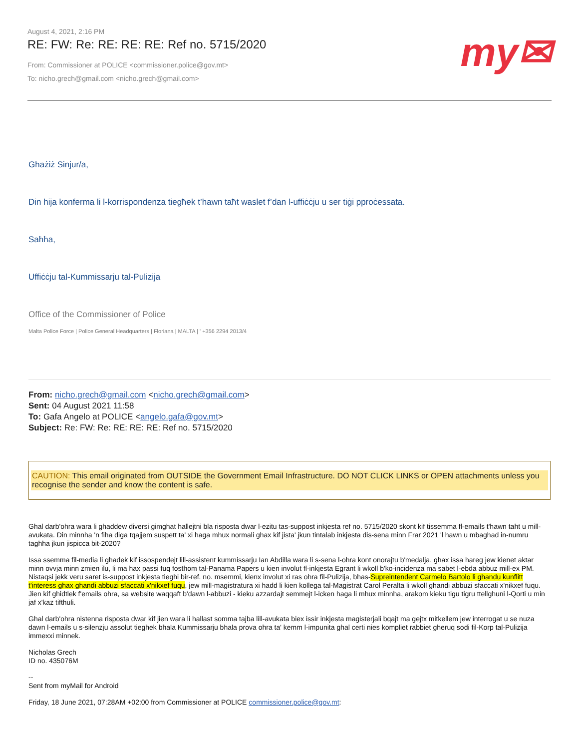August 4, 2021, 2:16 PM
RE: FW: Re: RE: RE: RE: Ref no. 5715/2020
From: Commissioner at POLICE <commissioner.police@gov.mt>
To: nicho.grech@gmail.com <nicho.grech@gmail.com>
my✉
Għażiż Sinjur/a,
Din hija konferma li l-korrispondenza tiegħek t’hawn taħt waslet f’dan l-uffiċċju u ser tiġi pproċessata.
Saħħa,
Uffiċċju tal-Kummissarju tal-Pulizija
Office of the Commissioner of Police
Malta Police Force | Police General Headquarters | Floriana | MALTA | ' +356 2294 2013/4
From: nicho.grech@gmail.com <nicho.grech@gmail.com>
Sent: 04 August 2021 11:58
To: Gafa Angelo at POLICE <angelo.gafa@gov.mt>
Subject: Re: FW: Re: RE: RE: RE: Ref no. 5715/2020
CAUTION: This email originated from OUTSIDE the Government Email Infrastructure. DO NOT CLICK LINKS or OPEN attachments unless you recognise the sender and know the content is safe.
Ghal darb'ohra wara li ghaddew diversi gimghat hallejtni bla risposta dwar l-ezitu tas-suppost inkjesta ref no. 5715/2020 skont kif tissemma fl-emails t'hawn taht u mill-avukata. Din minnha 'n fiha diga tqajjem suspett ta' xi haga mhux normali ghax kif jista' jkun tintalab inkjesta dis-sena minn Frar 2021 'l hawn u mbaghad in-numru taghha jkun jispicca bit-2020?
Issa ssemma fil-media li ghadek kif issospendejt lill-assistent kummissarju Ian Abdilla wara li s-sena l-ohra kont onorajtu b'medalja, ghax issa hareg jew kienet aktar minn ovvja minn zmien ilu, li ma hax passi fuq fosthom tal-Panama Papers u kien involut fl-inkjesta Egrant li wkoll b'ko-incidenza ma sabet l-ebda abbuz mill-ex PM. Nistaqsi jekk veru saret is-suppost inkjesta tieghi bir-ref. no. msemmi, kienx involut xi ras ohra fil-Pulizija, bhas-Supreintendent Carmelo Bartolo li ghandu kunflitt t'interess ghax ghandi abbuzi sfaccati x'nikxef fuqu, jew mill-magistratura xi hadd li kien kollega tal-Magistrat Carol Peralta li wkoll ghandi abbuzi sfaccati x'nikxef fuqu. Jien kif ghidtlek f'emails ohra, sa website waqqaft b'dawn l-abbuzi - kieku azzardajt semmejt l-icken haga li mhux minnha, arakom kieku tigu tigru ttellghuni l-Qorti u min jaf x'kaz tifthuli.
Ghal darb'ohra nistenna risposta dwar kif jien wara li hallast somma tajba lill-avukata biex issir inkjesta magisterjali bqajt ma gejtx mitkellem jew interrogat u se nuza dawn l-emails u s-silenzju assolut tieghek bhala Kummissarju bhala prova ohra ta' kemm l-impunita ghal certi nies kompliet rabbiet gheruq sodi fil-Korp tal-Pulizija immexxi minnek.
Nicholas Grech
ID no. 435076M
--
Sent from myMail for Android
Friday, 18 June 2021, 07:28AM +02:00 from Commissioner at POLICE commissioner.police@gov.mt: